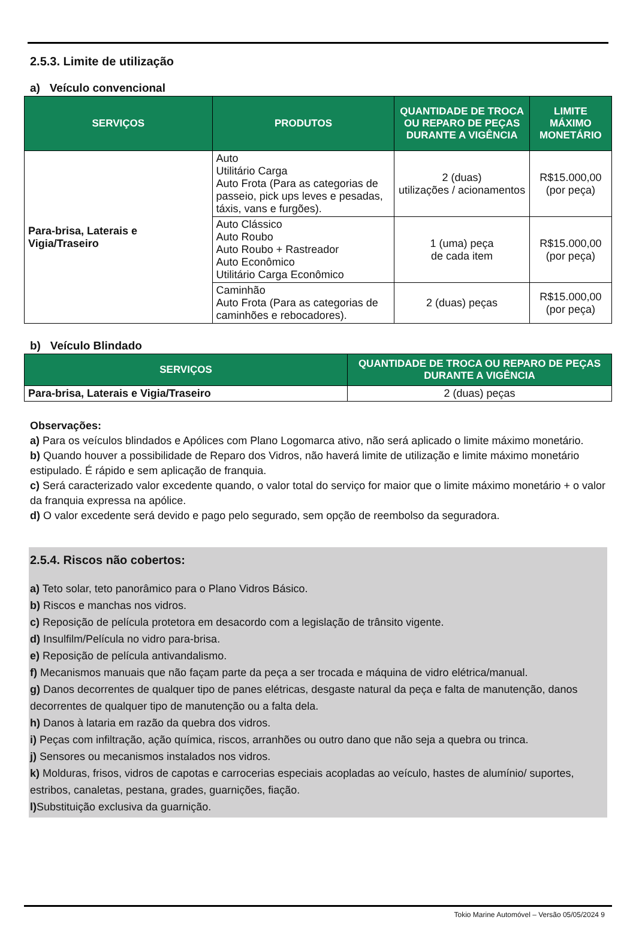2.5.3. Limite de utilização
a) Veículo convencional
| SERVIÇOS | PRODUTOS | QUANTIDADE DE TROCA OU REPARO DE PEÇAS DURANTE A VIGÊNCIA | LIMITE MÁXIMO MONETÁRIO |
| --- | --- | --- | --- |
| Para-brisa, Laterais e Vigia/Traseiro | Auto Utilitário Carga Auto Frota (Para as categorias de passeio, pick ups leves e pesadas, táxis, vans e furgões). | 2 (duas) utilizações / acionamentos | R$15.000,00 (por peça) |
| | Auto Clássico Auto Roubo Auto Roubo + Rastreador Auto Econômico Utilitário Carga Econômico | 1 (uma) peça de cada item | R$15.000,00 (por peça) |
| | Caminhão Auto Frota (Para as categorias de caminhões e rebocadores). | 2 (duas) peças | R$15.000,00 (por peça) |
b) Veículo Blindado
| SERVIÇOS | QUANTIDADE DE TROCA OU REPARO DE PEÇAS DURANTE A VIGÊNCIA |
| --- | --- |
| Para-brisa, Laterais e Vigia/Traseiro | 2 (duas) peças |
Observações:
a) Para os veículos blindados e Apólices com Plano Logomarca ativo, não será aplicado o limite máximo monetário.
b) Quando houver a possibilidade de Reparo dos Vidros, não haverá limite de utilização e limite máximo monetário estipulado. É rápido e sem aplicação de franquia.
c) Será caracterizado valor excedente quando, o valor total do serviço for maior que o limite máximo monetário + o valor da franquia expressa na apólice.
d) O valor excedente será devido e pago pelo segurado, sem opção de reembolso da seguradora.
2.5.4. Riscos não cobertos:
a) Teto solar, teto panorâmico para o Plano Vidros Básico.
b) Riscos e manchas nos vidros.
c) Reposição de película protetora em desacordo com a legislação de trânsito vigente.
d) Insulfilm/Película no vidro para-brisa.
e) Reposição de película antivandalismo.
f) Mecanismos manuais que não façam parte da peça a ser trocada e máquina de vidro elétrica/manual.
g) Danos decorrentes de qualquer tipo de panes elétricas, desgaste natural da peça e falta de manutenção, danos decorrentes de qualquer tipo de manutenção ou a falta dela.
h) Danos à lataria em razão da quebra dos vidros.
i) Peças com infiltração, ação química, riscos, arranhões ou outro dano que não seja a quebra ou trinca.
j) Sensores ou mecanismos instalados nos vidros.
k) Molduras, frisos, vidros de capotas e carrocerias especiais acopladas ao veículo, hastes de alumínio/ suportes, estribos, canaletas, pestana, grades, guarnições, fiação.
l) Substituição exclusiva da guarnição.
Tokio Marine Automóvel – Versão 05/05/2024 9